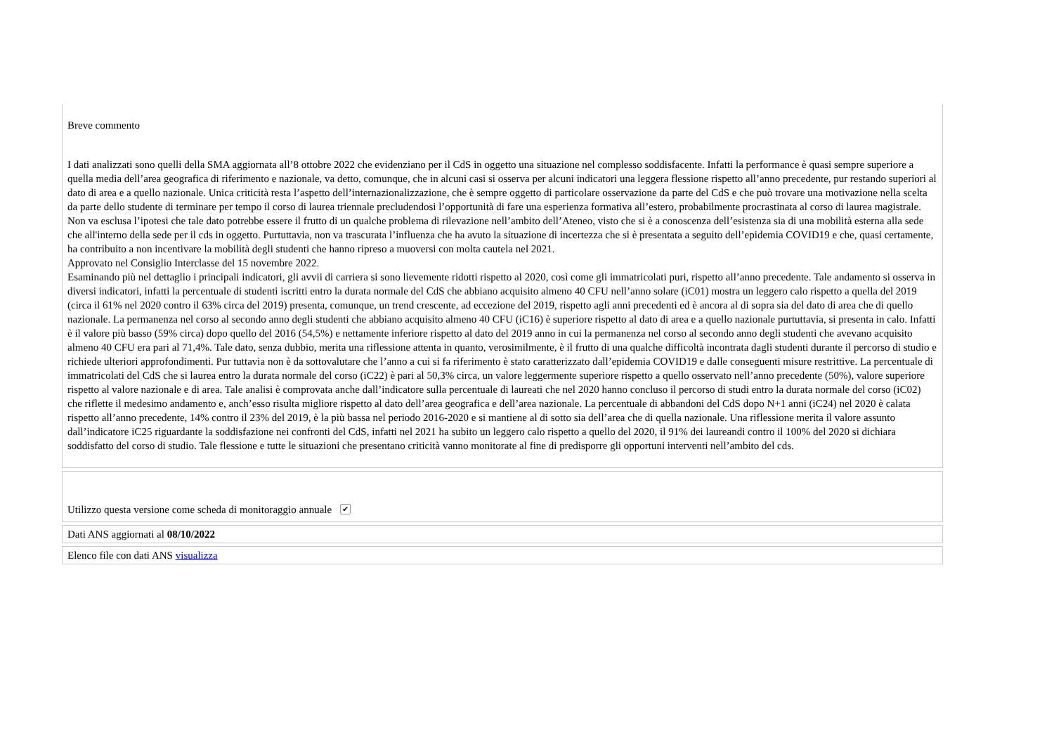Breve commento
I dati analizzati sono quelli della SMA aggiornata all’8 ottobre 2022 che evidenziano per il CdS in oggetto una situazione nel complesso soddisfacente. Infatti la performance è quasi sempre superiore a quella media dell’area geografica di riferimento e nazionale, va detto, comunque, che in alcuni casi si osserva per alcuni indicatori una leggera flessione rispetto all’anno precedente, pur restando superiori al dato di area e a quello nazionale. Unica criticità resta l’aspetto dell’internazionalizzazione, che è sempre oggetto di particolare osservazione da parte del CdS e che può trovare una motivazione nella scelta da parte dello studente di terminare per tempo il corso di laurea triennale precludendosi l’opportunità di fare una esperienza formativa all’estero, probabilmente procrastinata al corso di laurea magistrale. Non va esclusa l’ipotesi che tale dato potrebbe essere il frutto di un qualche problema di rilevazione nell’ambito dell’Ateneo, visto che si è a conoscenza dell’esistenza sia di una mobilità esterna alla sede che all'interno della sede per il cds in oggetto. Purtuttavia, non va trascurata l’influenza che ha avuto la situazione di incertezza che si è presentata a seguito dell’epidemia COVID19 e che, quasi certamente, ha contribuito a non incentivare la mobilità degli studenti che hanno ripreso a muoversi con molta cautela nel 2021.
Approvato nel Consiglio Interclasse del 15 novembre 2022.
Esaminando più nel dettaglio i principali indicatori, gli avvii di carriera si sono lievemente ridotti rispetto al 2020, così come gli immatricolati puri, rispetto all’anno precedente. Tale andamento si osserva in diversi indicatori, infatti la percentuale di studenti iscritti entro la durata normale del CdS che abbiano acquisito almeno 40 CFU nell’anno solare (iC01) mostra un leggero calo rispetto a quella del 2019 (circa il 61% nel 2020 contro il 63% circa del 2019) presenta, comunque, un trend crescente, ad eccezione del 2019, rispetto agli anni precedenti ed è ancora al di sopra sia del dato di area che di quello nazionale. La permanenza nel corso al secondo anno degli studenti che abbiano acquisito almeno 40 CFU (iC16) è superiore rispetto al dato di area e a quello nazionale purtuttavia, si presenta in calo. Infatti è il valore più basso (59% circa) dopo quello del 2016 (54,5%) e nettamente inferiore rispetto al dato del 2019 anno in cui la permanenza nel corso al secondo anno degli studenti che avevano acquisito almeno 40 CFU era pari al 71,4%. Tale dato, senza dubbio, merita una riflessione attenta in quanto, verosimilmente, è il frutto di una qualche difficoltà incontrata dagli studenti durante il percorso di studio e richiede ulteriori approfondimenti. Pur tuttavia non è da sottovalutare che l’anno a cui si fa riferimento è stato caratterizzato dall’epidemia COVID19 e dalle conseguenti misure restrittive. La percentuale di immatricolati del CdS che si laurea entro la durata normale del corso (iC22) è pari al 50,3% circa, un valore leggermente superiore rispetto a quello osservato nell’anno precedente (50%), valore superiore rispetto al valore nazionale e di area. Tale analisi è comprovata anche dall’indicatore sulla percentuale di laureati che nel 2020 hanno concluso il percorso di studi entro la durata normale del corso (iC02) che riflette il medesimo andamento e, anch’esso risulta migliore rispetto al dato dell’area geografica e dell’area nazionale. La percentuale di abbandoni del CdS dopo N+1 anni (iC24) nel 2020 è calata rispetto all’anno precedente, 14% contro il 23% del 2019, è la più bassa nel periodo 2016-2020 e si mantiene al di sotto sia dell’area che di quella nazionale. Una riflessione merita il valore assunto dall’indicatore iC25 riguardante la soddisfazione nei confronti del CdS, infatti nel 2021 ha subito un leggero calo rispetto a quello del 2020, il 91% dei laureandi contro il 100% del 2020 si dichiara soddisfatto del corso di studio. Tale flessione e tutte le situazioni che presentano criticità vanno monitorate al fine di predisporre gli opportuni interventi nell’ambito del cds.
Utilizzo questa versione come scheda di monitoraggio annuale ✔
Dati ANS aggiornati al 08/10/2022
Elenco file con dati ANS visualizza